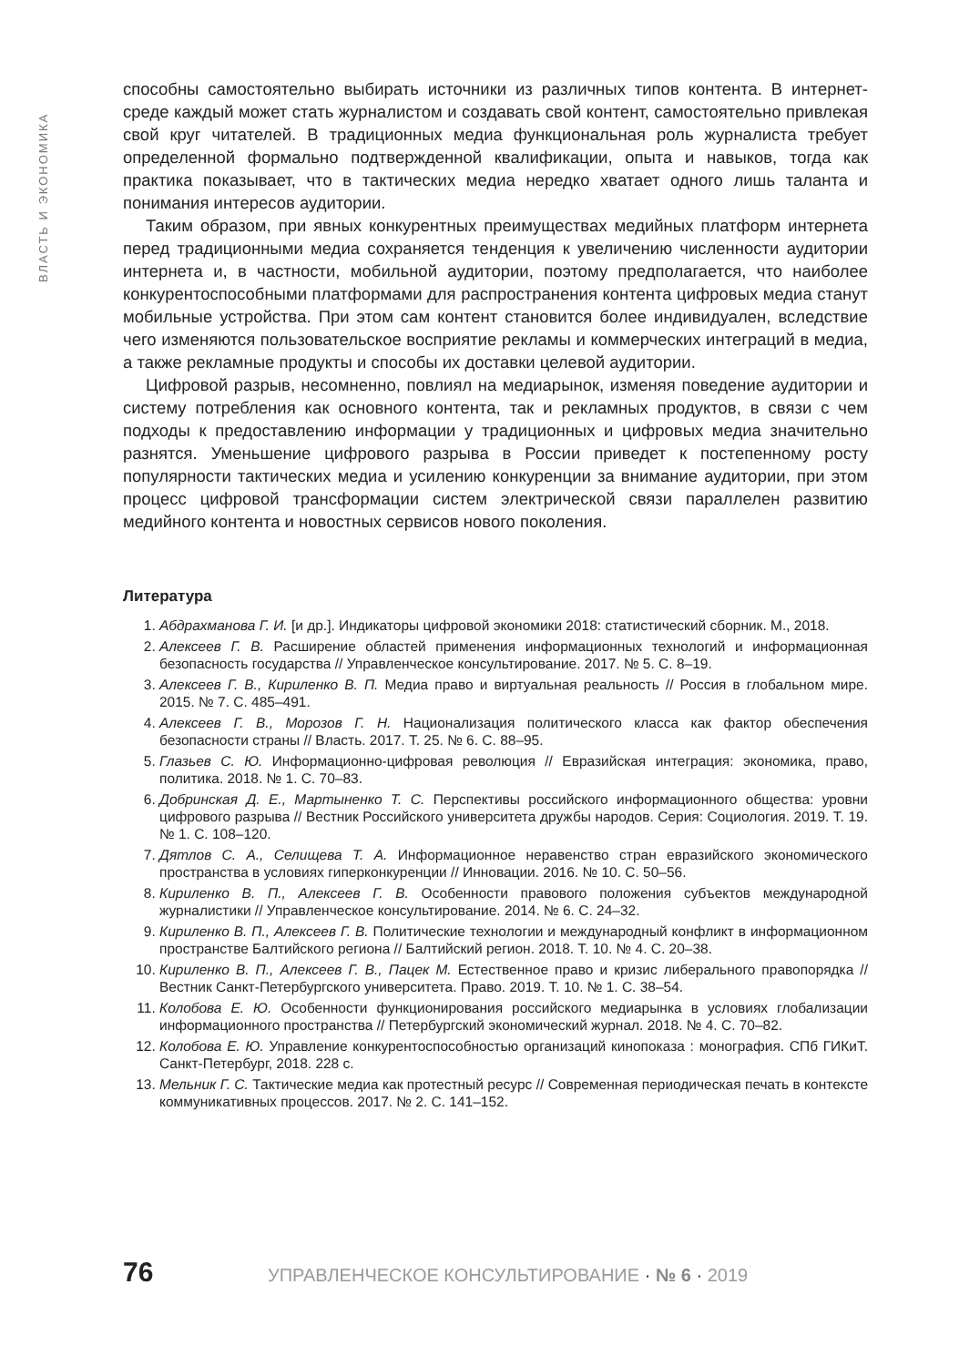ВЛАСТЬ И ЭКОНОМИКА
способны самостоятельно выбирать источники из различных типов контента. В интернет-среде каждый может стать журналистом и создавать свой контент, самостоятельно привлекая свой круг читателей. В традиционных медиа функциональная роль журналиста требует определенной формально подтвержденной квалификации, опыта и навыков, тогда как практика показывает, что в тактических медиа нередко хватает одного лишь таланта и понимания интересов аудитории.
Таким образом, при явных конкурентных преимуществах медийных платформ интернета перед традиционными медиа сохраняется тенденция к увеличению численности аудитории интернета и, в частности, мобильной аудитории, поэтому предполагается, что наиболее конкурентоспособными платформами для распространения контента цифровых медиа станут мобильные устройства. При этом сам контент становится более индивидуален, вследствие чего изменяются пользовательское восприятие рекламы и коммерческих интеграций в медиа, а также рекламные продукты и способы их доставки целевой аудитории.
Цифровой разрыв, несомненно, повлиял на медиарынок, изменяя поведение аудитории и систему потребления как основного контента, так и рекламных продуктов, в связи с чем подходы к предоставлению информации у традиционных и цифровых медиа значительно разнятся. Уменьшение цифрового разрыва в России приведет к постепенному росту популярности тактических медиа и усилению конкуренции за внимание аудитории, при этом процесс цифровой трансформации систем электрической связи параллелен развитию медийного контента и новостных сервисов нового поколения.
Литература
1. Абдрахманова Г. И. [и др.]. Индикаторы цифровой экономики 2018: статистический сборник. М., 2018.
2. Алексеев Г. В. Расширение областей применения информационных технологий и информационная безопасность государства // Управленческое консультирование. 2017. № 5. С. 8–19.
3. Алексеев Г. В., Кириленко В. П. Медиа право и виртуальная реальность // Россия в глобальном мире. 2015. № 7. С. 485–491.
4. Алексеев Г. В., Морозов Г. Н. Национализация политического класса как фактор обеспечения безопасности страны // Власть. 2017. Т. 25. № 6. С. 88–95.
5. Глазьев С. Ю. Информационно-цифровая революция // Евразийская интеграция: экономика, право, политика. 2018. № 1. С. 70–83.
6. Добринская Д. Е., Мартыненко Т. С. Перспективы российского информационного общества: уровни цифрового разрыва // Вестник Российского университета дружбы народов. Серия: Социология. 2019. Т. 19. № 1. С. 108–120.
7. Дятлов С. А., Селищева Т. А. Информационное неравенство стран евразийского экономического пространства в условиях гиперконкуренции // Инновации. 2016. № 10. С. 50–56.
8. Кириленко В. П., Алексеев Г. В. Особенности правового положения субъектов международной журналистики // Управленческое консультирование. 2014. № 6. С. 24–32.
9. Кириленко В. П., Алексеев Г. В. Политические технологии и международный конфликт в информационном пространстве Балтийского региона // Балтийский регион. 2018. Т. 10. № 4. С. 20–38.
10. Кириленко В. П., Алексеев Г. В., Пацек М. Естественное право и кризис либерального правопорядка // Вестник Санкт-Петербургского университета. Право. 2019. Т. 10. № 1. С. 38–54.
11. Колобова Е. Ю. Особенности функционирования российского медиарынка в условиях глобализации информационного пространства // Петербургский экономический журнал. 2018. № 4. С. 70–82.
12. Колобова Е. Ю. Управление конкурентоспособностью организаций кинопоказа : монография. СПб ГИКиТ. Санкт-Петербург, 2018. 228 с.
13. Мельник Г. С. Тактические медиа как протестный ресурс // Современная периодическая печать в контексте коммуникативных процессов. 2017. № 2. С. 141–152.
76 УПРАВЛЕНЧЕСКОЕ КОНСУЛЬТИРОВАНИЕ · № 6 · 2019